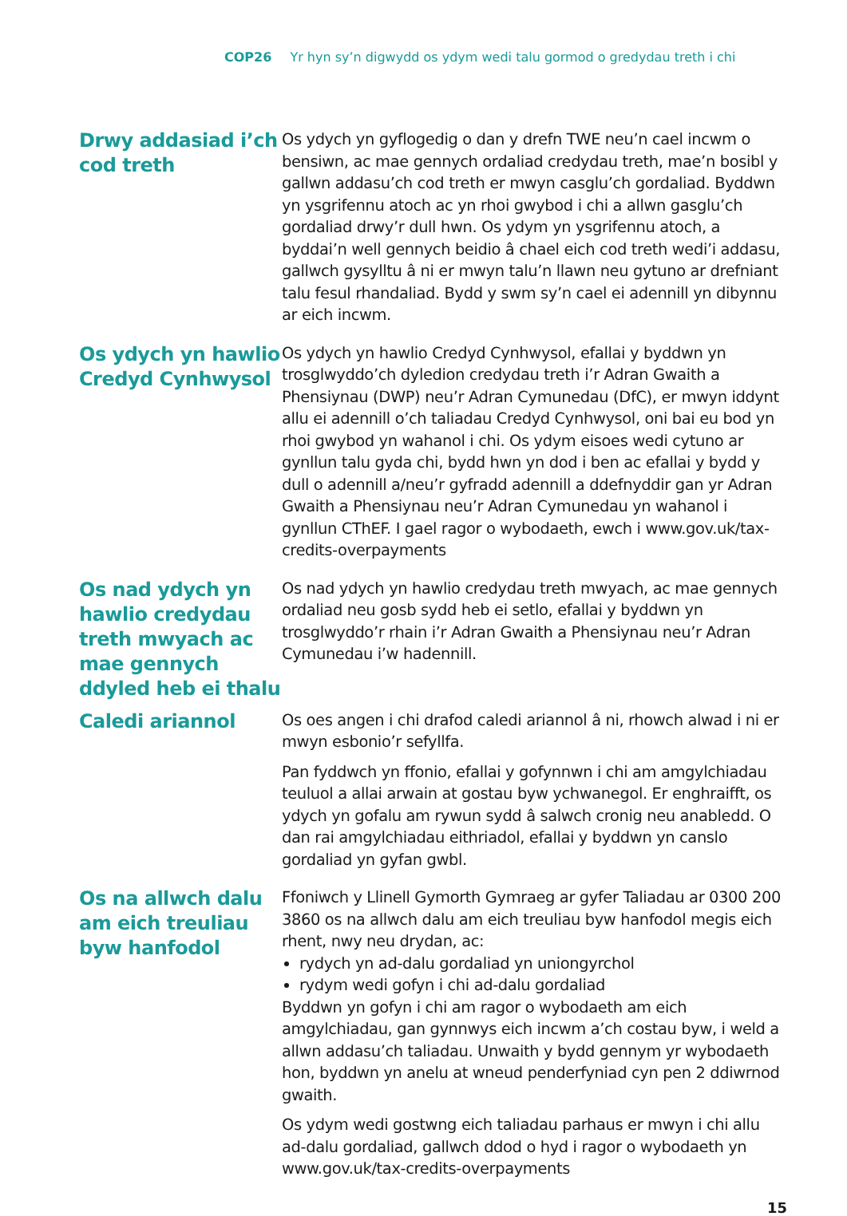COP26 Yr hyn sy’n digwydd os ydym wedi talu gormod o gredydau treth i chi
Drwy addasiad i’ch cod treth
Os ydych yn gyflogedig o dan y drefn TWE neu’n cael incwm o bensiwn, ac mae gennych ordaliad credydau treth, mae’n bosibl y gallwn addasu’ch cod treth er mwyn casglu’ch gordaliad. Byddwn yn ysgrifennu atoch ac yn rhoi gwybod i chi a allwn gasglu’ch gordaliad drwy’r dull hwn. Os ydym yn ysgrifennu atoch, a byddai’n well gennych beidio â chael eich cod treth wedi’i addasu, gallwch gysylltu â ni er mwyn talu’n llawn neu gytuno ar drefniant talu fesul rhandaliad. Bydd y swm sy’n cael ei adennill yn dibynnu ar eich incwm.
Os ydych yn hawlio Credyd Cynhwysol
Os ydych yn hawlio Credyd Cynhwysol, efallai y byddwn yn trosglwyddo’ch dyledion credydau treth i’r Adran Gwaith a Phensiynau (DWP) neu’r Adran Cymunedau (DfC), er mwyn iddynt allu ei adennill o’ch taliadau Credyd Cynhwysol, oni bai eu bod yn rhoi gwybod yn wahanol i chi. Os ydym eisoes wedi cytuno ar gynllun talu gyda chi, bydd hwn yn dod i ben ac efallai y bydd y dull o adennill a/neu’r gyfradd adennill a ddefnyddir gan yr Adran Gwaith a Phensiynau neu’r Adran Cymunedau yn wahanol i gynllun CThEF. I gael ragor o wybodaeth, ewch i www.gov.uk/tax-credits-overpayments
Os nad ydych yn hawlio credydau treth mwyach ac mae gennych ddyled heb ei thalu
Os nad ydych yn hawlio credydau treth mwyach, ac mae gennych ordaliad neu gosb sydd heb ei setlo, efallai y byddwn yn trosglwyddo’r rhain i’r Adran Gwaith a Phensiynau neu’r Adran Cymunedau i’w hadennill.
Caledi ariannol
Os oes angen i chi drafod caledi ariannol â ni, rhowch alwad i ni er mwyn esbonio’r sefyllfa.
Pan fyddwch yn ffonio, efallai y gofynnwn i chi am amgylchiadau teuluol a allai arwain at gostau byw ychwanegol. Er enghraifft, os ydych yn gofalu am rywun sydd â salwch cronig neu anabledd. O dan rai amgylchiadau eithriadol, efallai y byddwn yn canslo gordaliad yn gyfan gwbl.
Os na allwch dalu am eich treuliau byw hanfodol
Ffoniwch y Llinell Gymorth Gymraeg ar gyfer Taliadau ar 0300 200 3860 os na allwch dalu am eich treuliau byw hanfodol megis eich rhent, nwy neu drydan, ac:
rydych yn ad-dalu gordaliad yn uniongyrchol
rydym wedi gofyn i chi ad-dalu gordaliad
Byddwn yn gofyn i chi am ragor o wybodaeth am eich amgylchiadau, gan gynnwys eich incwm a’ch costau byw, i weld a allwn addasu’ch taliadau. Unwaith y bydd gennym yr wybodaeth hon, byddwn yn anelu at wneud penderfyniad cyn pen 2 ddiwrnod gwaith.
Os ydym wedi gostwng eich taliadau parhaus er mwyn i chi allu ad-dalu gordaliad, gallwch ddod o hyd i ragor o wybodaeth yn www.gov.uk/tax-credits-overpayments
15